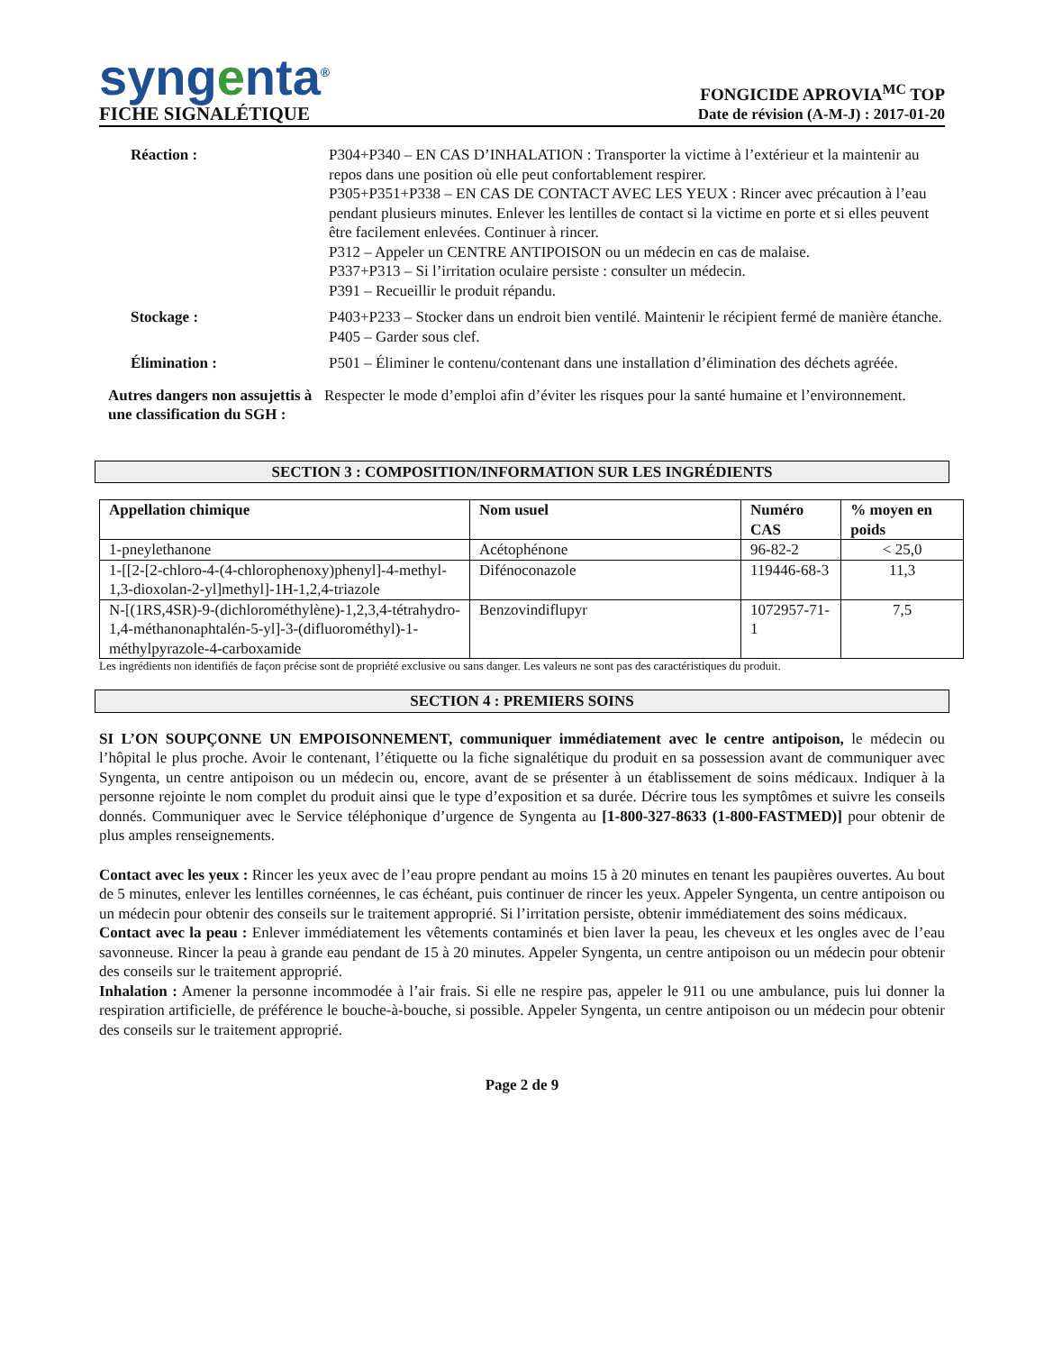syngenta<sup>®</sup>
FICHE SIGNALÉTIQUE
FONGICIDE APROVIA<sup>MC</sup> TOP
Date de révision (A-M-J) : 2017-01-20
Réaction : P304+P340 – EN CAS D’INHALATION : Transporter la victime à l’extérieur et la maintenir au repos dans une position où elle peut confortablement respirer.
P305+P351+P338 – EN CAS DE CONTACT AVEC LES YEUX : Rincer avec précaution à l’eau pendant plusieurs minutes. Enlever les lentilles de contact si la victime en porte et si elles peuvent être facilement enlevées. Continuer à rincer.
P312 – Appeler un CENTRE ANTIPOISON ou un médecin en cas de malaise.
P337+P313 – Si l’irritation oculaire persiste : consulter un médecin.
P391 – Recueillir le produit répandu.
Stockage : P403+P233 – Stocker dans un endroit bien ventilé. Maintenir le récipient fermé de manière étanche.
P405 – Garder sous clef.
Élimination : P501 – Éliminer le contenu/contenant dans une installation d’élimination des déchets agréée.
Autres dangers non assujettis à une classification du SGH :
Respecter le mode d’emploi afin d’éviter les risques pour la santé humaine et l’environnement.
SECTION 3 : COMPOSITION/INFORMATION SUR LES INGRÉDIENTS
| Appellation chimique | Nom usuel | Numéro CAS | % moyen en poids |
| --- | --- | --- | --- |
| 1-pneylethanone | Acétophénone | 96-82-2 | < 25,0 |
| 1-[[2-[2-chloro-4-(4-chlorophenoxy)phenyl]-4-methyl-1,3-dioxolan-2-yl]methyl]-1H-1,2,4-triazole | Difénoconazole | 119446-68-3 | 11,3 |
| N-[(1RS,4SR)-9-(dichlorométhylène)-1,2,3,4-tétrahydro-1,4-méthanonaphtalén-5-yl]-3-(difluorométhyl)-1-méthylpyrazole-4-carboxamide | Benzovindiflupyr | 1072957-71-1 | 7,5 |
Les ingrédients non identifiés de façon précise sont de propriété exclusive ou sans danger. Les valeurs ne sont pas des caractéristiques du produit.
SECTION 4 : PREMIERS SOINS
SI L’ON SOUPÇONNE UN EMPOISONNEMENT, communiquer immédiatement avec le centre antipoison, le médecin ou l’hôpital le plus proche. Avoir le contenant, l’étiquette ou la fiche signalétique du produit en sa possession avant de communiquer avec Syngenta, un centre antipoison ou un médecin ou, encore, avant de se présenter à un établissement de soins médicaux. Indiquer à la personne rejointe le nom complet du produit ainsi que le type d’exposition et sa durée. Décrire tous les symptômes et suivre les conseils donnés. Communiquer avec le Service téléphonique d’urgence de Syngenta au [1-800-327-8633 (1-800-FASTMED)] pour obtenir de plus amples renseignements.
Contact avec les yeux : Rincer les yeux avec de l’eau propre pendant au moins 15 à 20 minutes en tenant les paupières ouvertes. Au bout de 5 minutes, enlever les lentilles cornéennes, le cas échéant, puis continuer de rincer les yeux. Appeler Syngenta, un centre antipoison ou un médecin pour obtenir des conseils sur le traitement approprié. Si l’irritation persiste, obtenir immédiatement des soins médicaux.
Contact avec la peau : Enlever immédiatement les vêtements contaminés et bien laver la peau, les cheveux et les ongles avec de l’eau savonneuse. Rincer la peau à grande eau pendant de 15 à 20 minutes. Appeler Syngenta, un centre antipoison ou un médecin pour obtenir des conseils sur le traitement approprié.
Inhalation : Amener la personne incommodée à l’air frais. Si elle ne respire pas, appeler le 911 ou une ambulance, puis lui donner la respiration artificielle, de préférence le bouche-à-bouche, si possible. Appeler Syngenta, un centre antipoison ou un médecin pour obtenir des conseils sur le traitement approprié.
Page 2 de 9